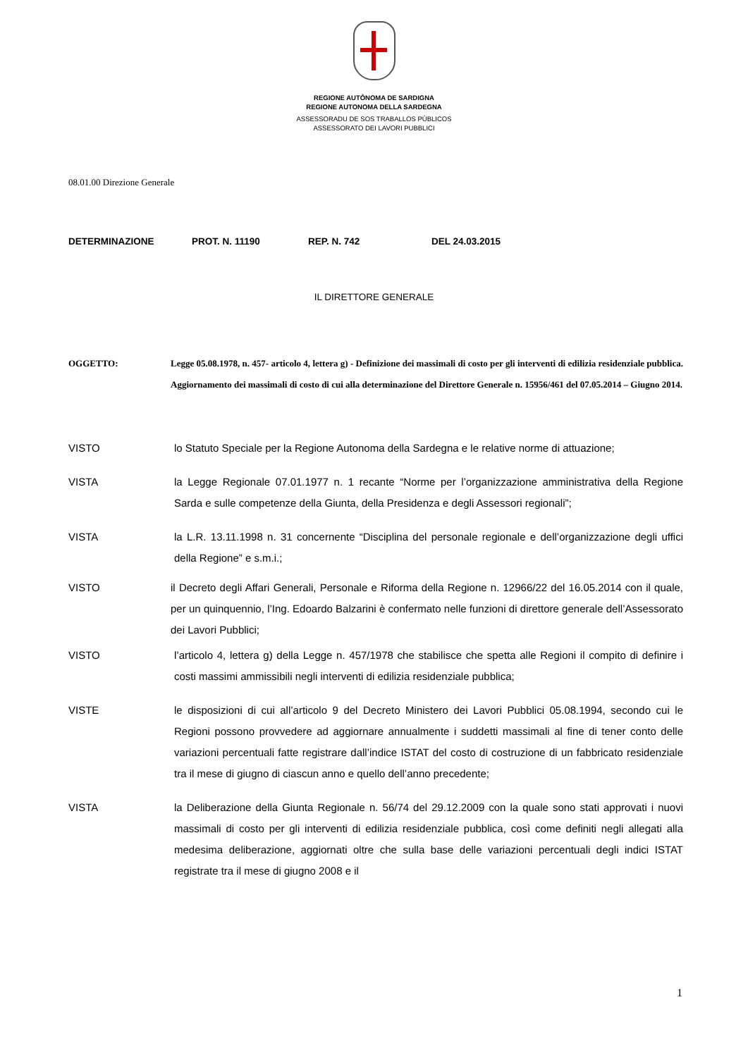REGIONE AUTÒNOMA DE SARDIGNA
REGIONE AUTONOMA DELLA SARDEGNA
ASSESSORADU DE SOS TRABALLOS PÙBLICOS
ASSESSORATO DEI LAVORI PUBBLICI
08.01.00 Direzione Generale
DETERMINAZIONE PROT. N. 11190 REP. N. 742 DEL 24.03.2015
IL DIRETTORE GENERALE
OGGETTO: Legge 05.08.1978, n. 457- articolo 4, lettera g) - Definizione dei massimali di costo per gli interventi di edilizia residenziale pubblica. Aggiornamento dei massimali di costo di cui alla determinazione del Direttore Generale n. 15956/461 del 07.05.2014 – Giugno 2014.
VISTO lo Statuto Speciale per la Regione Autonoma della Sardegna e le relative norme di attuazione;
VISTA la Legge Regionale 07.01.1977 n. 1 recante “Norme per l’organizzazione amministrativa della Regione Sarda e sulle competenze della Giunta, della Presidenza e degli Assessori regionali”;
VISTA la L.R. 13.11.1998 n. 31 concernente “Disciplina del personale regionale e dell’organizzazione degli uffici della Regione” e s.m.i.;
VISTO il Decreto degli Affari Generali, Personale e Riforma della Regione n. 12966/22 del 16.05.2014 con il quale, per un quinquennio, l’Ing. Edoardo Balzarini è confermato nelle funzioni di direttore generale dell’Assessorato dei Lavori Pubblici;
VISTO l’articolo 4, lettera g) della Legge n. 457/1978 che stabilisce che spetta alle Regioni il compito di definire i costi massimi ammissibili negli interventi di edilizia residenziale pubblica;
VISTE le disposizioni di cui all’articolo 9 del Decreto Ministero dei Lavori Pubblici 05.08.1994, secondo cui le Regioni possono provvedere ad aggiornare annualmente i suddetti massimali al fine di tener conto delle variazioni percentuali fatte registrare dall’indice ISTAT del costo di costruzione di un fabbricato residenziale tra il mese di giugno di ciascun anno e quello dell’anno precedente;
VISTA la Deliberazione della Giunta Regionale n. 56/74 del 29.12.2009 con la quale sono stati approvati i nuovi massimali di costo per gli interventi di edilizia residenziale pubblica, così come definiti negli allegati alla medesima deliberazione, aggiornati oltre che sulla base delle variazioni percentuali degli indici ISTAT registrate tra il mese di giugno 2008 e il
1